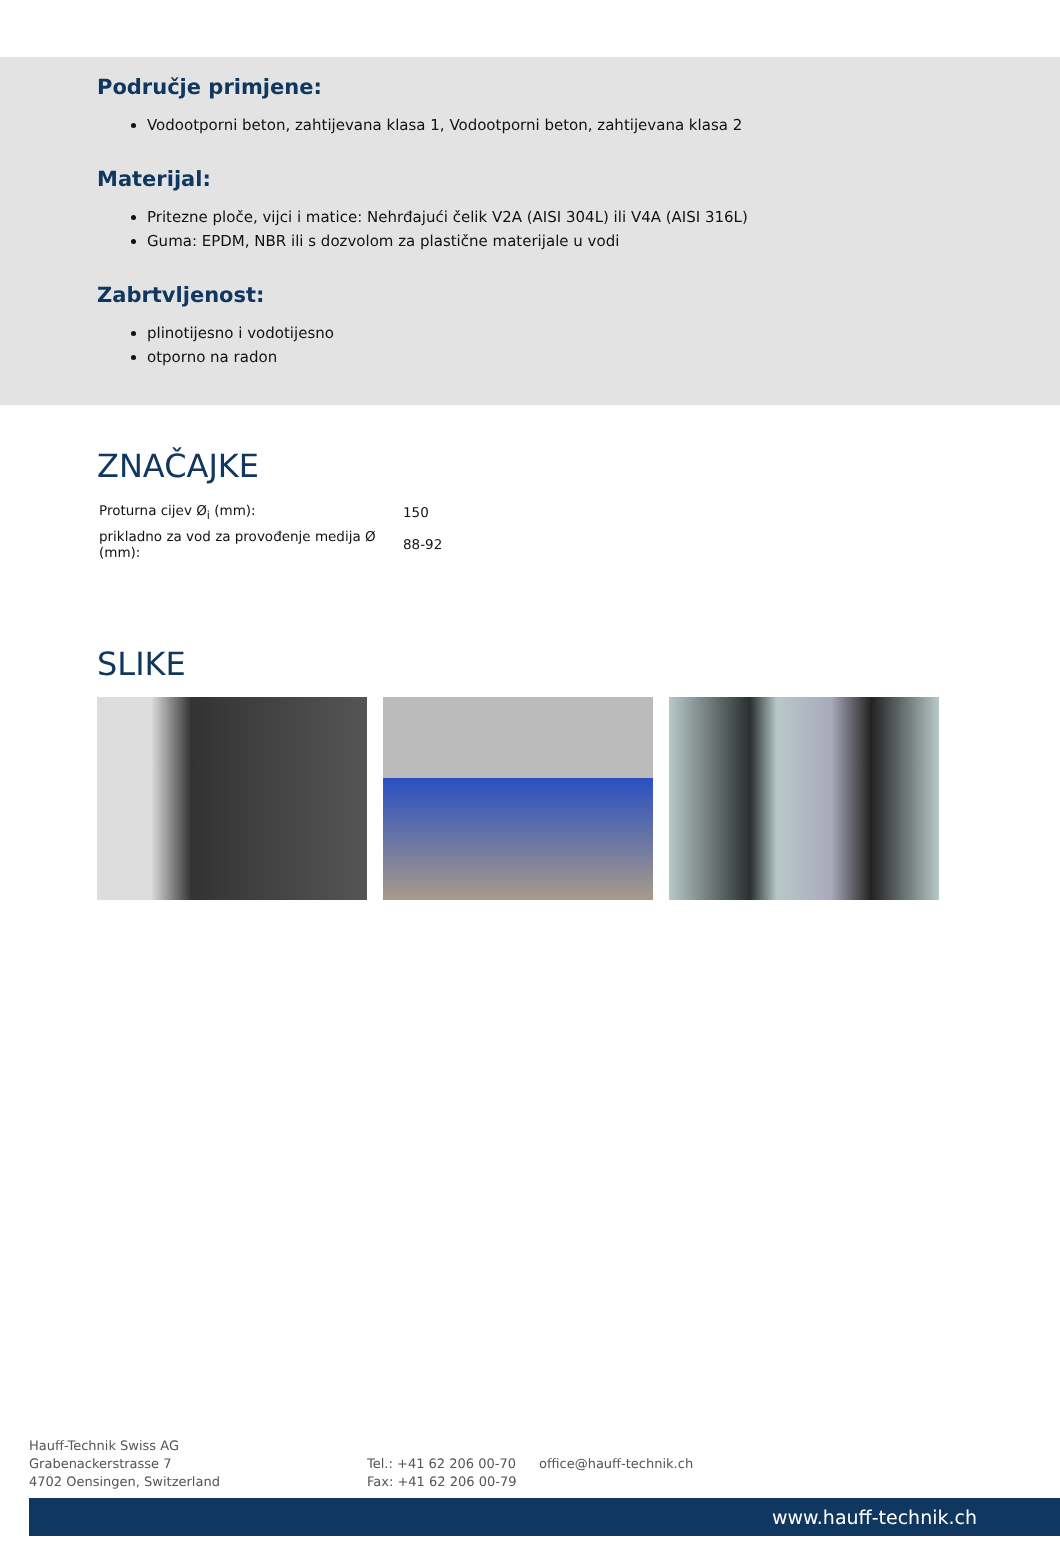Područje primjene:
Vodootporni beton, zahtijevana klasa 1, Vodootporni beton, zahtijevana klasa 2
Materijal:
Pritezne ploče, vijci i matice: Nehrđajući čelik V2A (AISI 304L) ili V4A (AISI 316L)
Guma: EPDM, NBR ili s dozvolom za plastične materijale u vodi
Zabrtvljenost:
plinotijesno i vodotijesno
otporno na radon
ZNAČAJKE
| Proturna cijev Ø<sub>i</sub> (mm): | 150 |
| prikladno za vod za provođenje medija Ø (mm): | 88-92 |
SLIKE
Hauff-Technik Swiss AG
Grabenackerstrasse 7
4702 Oensingen, Switzerland
Tel.: +41 62 206 00-70
Fax: +41 62 206 00-79
office@hauff-technik.ch
www.hauff-technik.ch